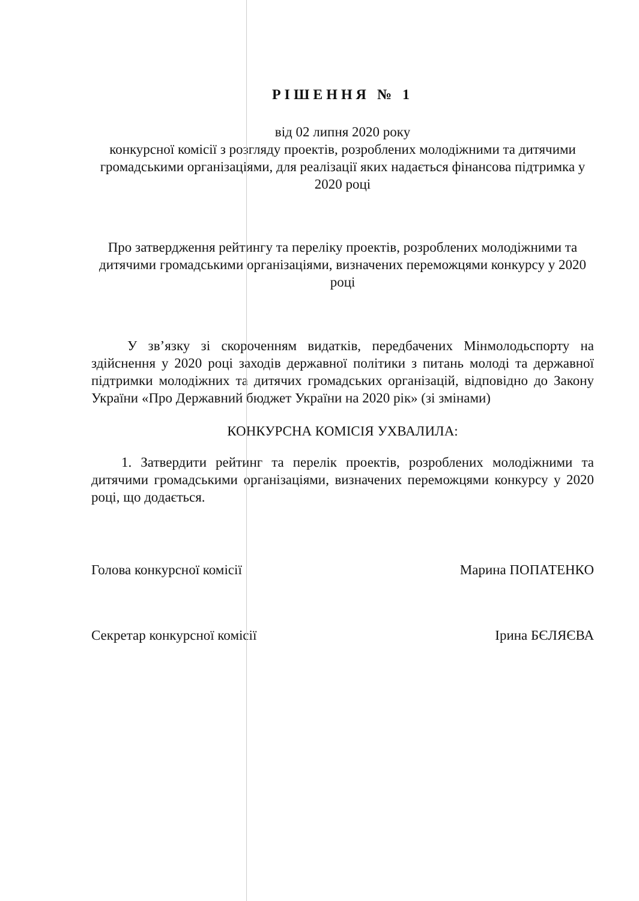РІШЕННЯ № 1
від 02 липня 2020 року
конкурсної комісії з розгляду проектів, розроблених молодіжними та дитячими громадськими організаціями, для реалізації яких надається фінансова підтримка у 2020 році
Про затвердження рейтингу та переліку проектів, розроблених молодіжними та дитячими громадськими організаціями, визначених переможцями конкурсу у 2020 році
У зв’язку зі скороченням видатків, передбачених Мінмолодьспорту на здійснення у 2020 році заходів державної політики з питань молоді та державної підтримки молодіжних та дитячих громадських організацій, відповідно до Закону України «Про Державний бюджет України на 2020 рік» (зі змінами)
КОНКУРСНА КОМІСІЯ УХВАЛИЛА:
1. Затвердити рейтинг та перелік проектів, розроблених молодіжними та дитячими громадськими організаціями, визначених переможцями конкурсу у 2020 році, що додається.
Голова конкурсної комісії Марина ПОПАТЕНКО
Секретар конкурсної комісії Ірина БЄЛЯЄВА